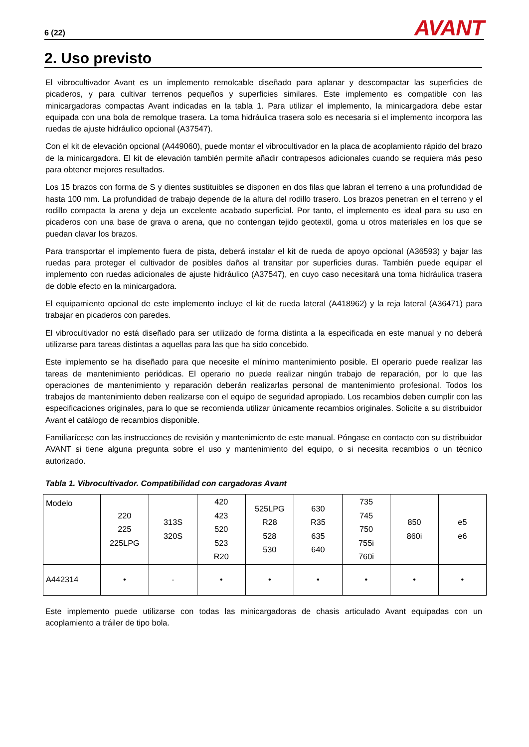6 (22) AVANT
2. Uso previsto
El vibrocultivador Avant es un implemento remolcable diseñado para aplanar y descompactar las superficies de picaderos, y para cultivar terrenos pequeños y superficies similares. Este implemento es compatible con las minicargadoras compactas Avant indicadas en la tabla 1. Para utilizar el implemento, la minicargadora debe estar equipada con una bola de remolque trasera. La toma hidráulica trasera solo es necesaria si el implemento incorpora las ruedas de ajuste hidráulico opcional (A37547).
Con el kit de elevación opcional (A449060), puede montar el vibrocultivador en la placa de acoplamiento rápido del brazo de la minicargadora. El kit de elevación también permite añadir contrapesos adicionales cuando se requiera más peso para obtener mejores resultados.
Los 15 brazos con forma de S y dientes sustituibles se disponen en dos filas que labran el terreno a una profundidad de hasta 100 mm. La profundidad de trabajo depende de la altura del rodillo trasero. Los brazos penetran en el terreno y el rodillo compacta la arena y deja un excelente acabado superficial. Por tanto, el implemento es ideal para su uso en picaderos con una base de grava o arena, que no contengan tejido geotextil, goma u otros materiales en los que se puedan clavar los brazos.
Para transportar el implemento fuera de pista, deberá instalar el kit de rueda de apoyo opcional (A36593) y bajar las ruedas para proteger el cultivador de posibles daños al transitar por superficies duras. También puede equipar el implemento con ruedas adicionales de ajuste hidráulico (A37547), en cuyo caso necesitará una toma hidráulica trasera de doble efecto en la minicargadora.
El equipamiento opcional de este implemento incluye el kit de rueda lateral (A418962) y la reja lateral (A36471) para trabajar en picaderos con paredes.
El vibrocultivador no está diseñado para ser utilizado de forma distinta a la especificada en este manual y no deberá utilizarse para tareas distintas a aquellas para las que ha sido concebido.
Este implemento se ha diseñado para que necesite el mínimo mantenimiento posible. El operario puede realizar las tareas de mantenimiento periódicas. El operario no puede realizar ningún trabajo de reparación, por lo que las operaciones de mantenimiento y reparación deberán realizarlas personal de mantenimiento profesional. Todos los trabajos de mantenimiento deben realizarse con el equipo de seguridad apropiado. Los recambios deben cumplir con las especificaciones originales, para lo que se recomienda utilizar únicamente recambios originales. Solicite a su distribuidor Avant el catálogo de recambios disponible.
Familiarícese con las instrucciones de revisión y mantenimiento de este manual. Póngase en contacto con su distribuidor AVANT si tiene alguna pregunta sobre el uso y mantenimiento del equipo, o si necesita recambios o un técnico autorizado.
Tabla 1. Vibrocultivador. Compatibilidad con cargadoras Avant
| Modelo | 220 225 225LPG | 313S 320S | 420 423 520 523 R20 | 525LPG R28 528 530 | 630 R35 635 640 | 735 745 750 755i 760i | 850 860i | e5 e6 |
| A442314 | • | - | • | • | • | • | • | • |
Este implemento puede utilizarse con todas las minicargadoras de chasis articulado Avant equipadas con un acoplamiento a tráiler de tipo bola.